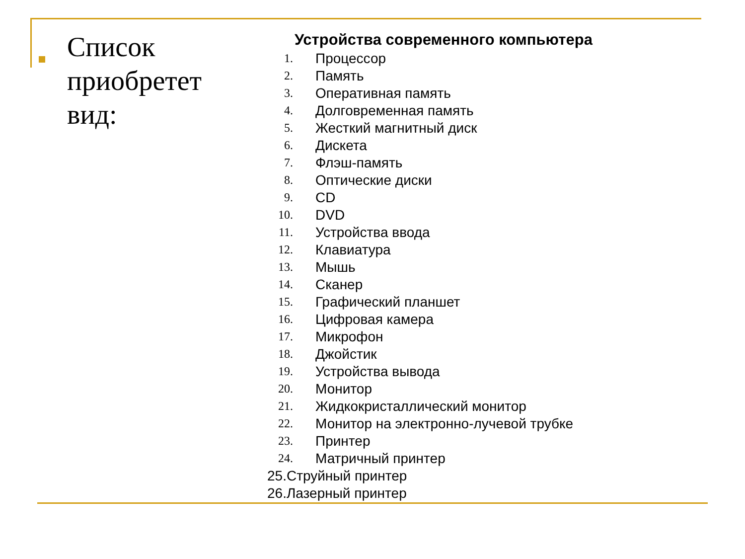Список приобретет вид:
Устройства современного компьютера
1. Процессор
2. Память
3. Оперативная память
4. Долговременная память
5. Жесткий магнитный диск
6. Дискета
7. Флэш-память
8. Оптические диски
9. CD
10. DVD
11. Устройства ввода
12. Клавиатура
13. Мышь
14. Сканер
15. Графический планшет
16. Цифровая камера
17. Микрофон
18. Джойстик
19. Устройства вывода
20. Монитор
21. Жидкокристаллический монитор
22. Монитор на электронно-лучевой трубке
23. Принтер
24. Матричный принтер
25.Струйный принтер
26.Лазерный принтер